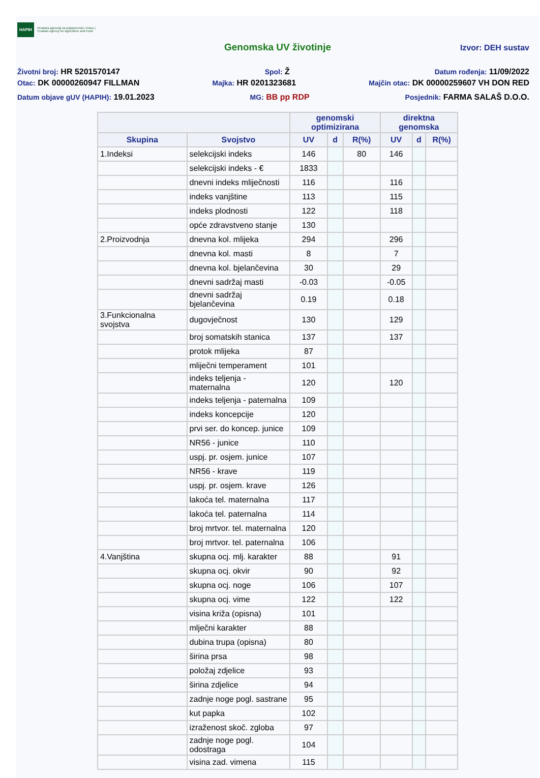HAPIH Hrvatska agencija za poljoprivredu i hranu | Croatian Agency for Agriculture and Food
Genomska UV životinje Izvor: DEH sustav
Životni broj: HR 5201570147 Spol: Ž Datum rođenja: 11/09/2022
Otac: DK 00000260947 FILLMAN Majka: HR 0201323681 Majčin otac: DK 00000259607 VH DON RED
Datum objave gUV (HAPIH): 19.01.2023 MG: BB pp RDP Posjednik: FARMA SALAŠ D.O.O.
| | | genomski optimizirana | | | direktna genomska | | |
| --- | --- | --- | --- | --- | --- | --- | --- |
| Skupina | Svojstvo | UV | d | R(%) | UV | d | R(%) |
| 1.Indeksi | selekcijski indeks | 146 | | 80 | 146 | | |
| | selekcijski indeks - € | 1833 | | | | | |
| | dnevni indeks mliječnosti | 116 | | | 116 | | |
| | indeks vanjštine | 113 | | | 115 | | |
| | indeks plodnosti | 122 | | | 118 | | |
| | opće zdravstveno stanje | 130 | | | | | |
| 2.Proizvodnja | dnevna kol. mlijeka | 294 | | | 296 | | |
| | dnevna kol. masti | 8 | | | 7 | | |
| | dnevna kol. bjelančevina | 30 | | | 29 | | |
| | dnevni sadržaj masti | -0.03 | | | -0.05 | | |
| | dnevni sadržaj bjelančevina | 0.19 | | | 0.18 | | |
| 3.Funkcionalna svojstva | dugovječnost | 130 | | | 129 | | |
| | broj somatskih stanica | 137 | | | 137 | | |
| | protok mlijeka | 87 | | | | | |
| | mliječni temperament | 101 | | | | | |
| | indeks teljenja - maternalna | 120 | | | 120 | | |
| | indeks teljenja - paternalna | 109 | | | | | |
| | indeks koncepcije | 120 | | | | | |
| | prvi ser. do koncep. junice | 109 | | | | | |
| | NR56 - junice | 110 | | | | | |
| | uspj. pr. osjem. junice | 107 | | | | | |
| | NR56 - krave | 119 | | | | | |
| | uspj. pr. osjem. krave | 126 | | | | | |
| | lakoća tel. maternalna | 117 | | | | | |
| | lakoća tel. paternalna | 114 | | | | | |
| | broj mrtvor. tel. maternalna | 120 | | | | | |
| | broj mrtvor. tel. paternalna | 106 | | | | | |
| 4.Vanjština | skupna ocj. mlj. karakter | 88 | | | 91 | | |
| | skupna ocj. okvir | 90 | | | 92 | | |
| | skupna ocj. noge | 106 | | | 107 | | |
| | skupna ocj. vime | 122 | | | 122 | | |
| | visina križa (opisna) | 101 | | | | | |
| | mlječni karakter | 88 | | | | | |
| | dubina trupa (opisna) | 80 | | | | | |
| | širina prsa | 98 | | | | | |
| | položaj zdjelice | 93 | | | | | |
| | širina zdjelice | 94 | | | | | |
| | zadnje noge pogl. sastrane | 95 | | | | | |
| | kut papka | 102 | | | | | |
| | izraženost skoč. zgloba | 97 | | | | | |
| | zadnje noge pogl. odostraga | 104 | | | | | |
| | visina zad. vimena | 115 | | | | | |